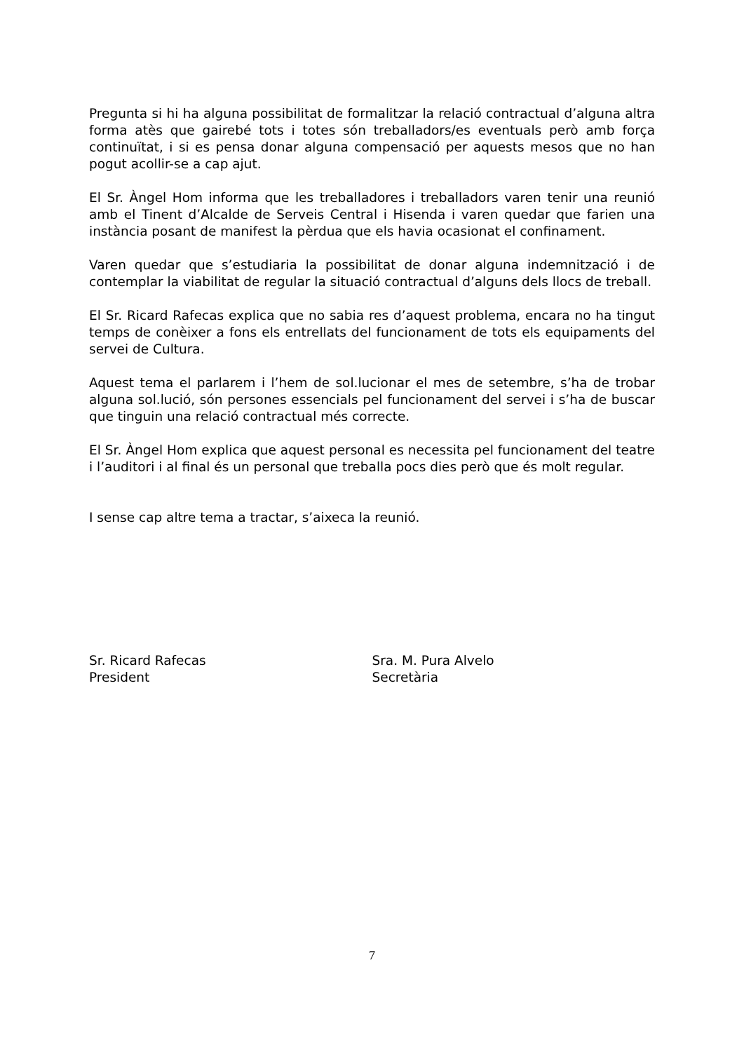Pregunta si hi ha alguna possibilitat de formalitzar la relació contractual d’alguna altra forma atès que gairebé tots i totes són treballadors/es eventuals però amb força continuïtat, i si es pensa donar alguna compensació per aquests mesos que no han pogut acollir-se a cap ajut.
El Sr. Àngel Hom informa que les treballadores i treballadors varen tenir una reunió amb el Tinent d’Alcalde de Serveis Central i Hisenda i varen quedar que farien una instància posant de manifest la pèrdua que els havia ocasionat el confinament.
Varen quedar que s’estudiaria la possibilitat de donar alguna indemnització i de contemplar la viabilitat de regular la situació contractual d’alguns dels llocs de treball.
El Sr. Ricard Rafecas explica que no sabia res d’aquest problema, encara no ha tingut temps de conèixer a fons els entrellats del funcionament de tots els equipaments del servei de Cultura.
Aquest tema el parlarem i l’hem de sol.lucionar el mes de setembre, s’ha de trobar alguna sol.lució, són persones essencials pel funcionament del servei i s’ha de buscar que tinguin una relació contractual més correcte.
El Sr. Àngel Hom explica que aquest personal es necessita pel funcionament del teatre i l’auditori i al final és un personal que treballa pocs dies però que és molt regular.
I sense cap altre tema a tractar, s’aixeca la reunió.
Sr. Ricard Rafecas
President
Sra. M. Pura Alvelo
Secretària
7